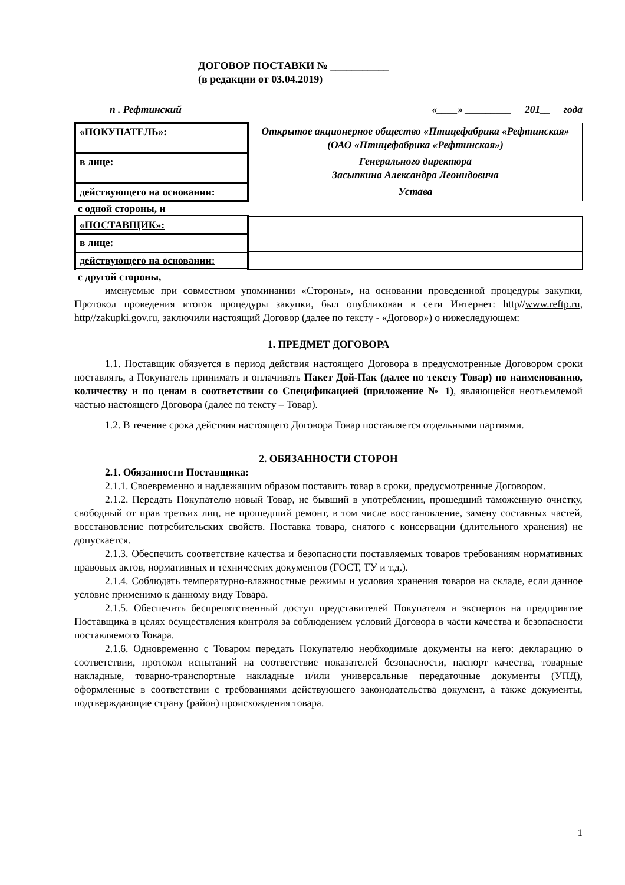ДОГОВОР ПОСТАВКИ № ___________
(в редакции от 03.04.2019)
п . Рефтинский «____» _________ 201__ года
| «ПОКУПАТЕЛЬ»: | Открытое акционерное общество «Птицефабрика «Рефтинская» (ОАО «Птицефабрика «Рефтинская») |
| в лице: | Генерального директора Засыпкина Александра Леонидовича |
| действующего на основании: | Устава |
с одной стороны, и
| «ПОСТАВЩИК»: | |
| в лице: | |
| действующего на основании: | |
с другой стороны,
именуемые при совместном упоминании «Стороны», на основании проведенной процедуры закупки, Протокол проведения итогов процедуры закупки, был опубликован в сети Интернет: http//www.reftp.ru, http//zakupki.gov.ru, заключили настоящий Договор (далее по тексту - «Договор») о нижеследующем:
1. ПРЕДМЕТ ДОГОВОРА
1.1. Поставщик обязуется в период действия настоящего Договора в предусмотренные Договором сроки поставлять, а Покупатель принимать и оплачивать Пакет Дой-Пак (далее по тексту Товар) по наименованию, количеству и по ценам в соответствии со Спецификацией (приложение № 1), являющейся неотъемлемой частью настоящего Договора (далее по тексту – Товар).
1.2. В течение срока действия настоящего Договора Товар поставляется отдельными партиями.
2. ОБЯЗАННОСТИ СТОРОН
2.1. Обязанности Поставщика:
2.1.1. Своевременно и надлежащим образом поставить товар в сроки, предусмотренные Договором.
2.1.2. Передать Покупателю новый Товар, не бывший в употреблении, прошедший таможенную очистку, свободный от прав третьих лиц, не прошедший ремонт, в том числе восстановление, замену составных частей, восстановление потребительских свойств. Поставка товара, снятого с консервации (длительного хранения) не допускается.
2.1.3. Обеспечить соответствие качества и безопасности поставляемых товаров требованиям нормативных правовых актов, нормативных и технических документов (ГОСТ, ТУ и т.д.).
2.1.4. Соблюдать температурно-влажностные режимы и условия хранения товаров на складе, если данное условие применимо к данному виду Товара.
2.1.5. Обеспечить беспрепятственный доступ представителей Покупателя и экспертов на предприятие Поставщика в целях осуществления контроля за соблюдением условий Договора в части качества и безопасности поставляемого Товара.
2.1.6. Одновременно с Товаром передать Покупателю необходимые документы на него: декларацию о соответствии, протокол испытаний на соответствие показателей безопасности, паспорт качества, товарные накладные, товарно-транспортные накладные и/или универсальные передаточные документы (УПД), оформленные в соответствии с требованиями действующего законодательства документ, а также документы, подтверждающие страну (район) происхождения товара.
1